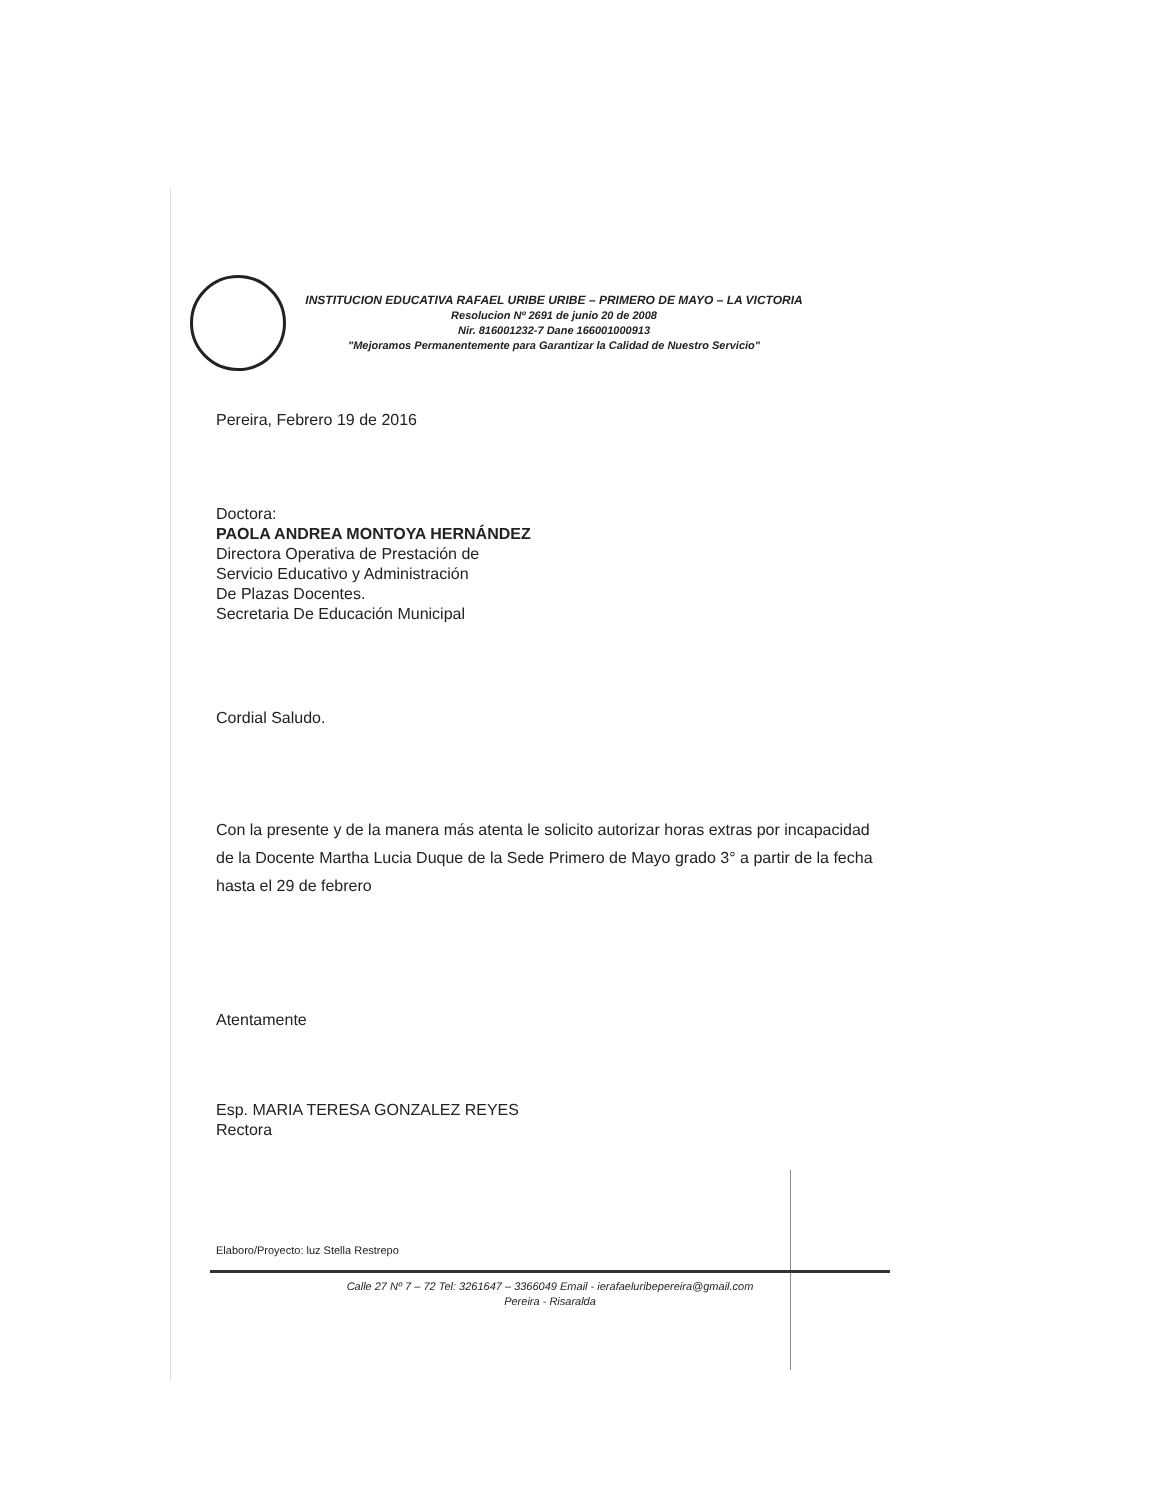INSTITUCION EDUCATIVA RAFAEL URIBE URIBE – PRIMERO DE MAYO – LA VICTORIA
Resolucion Nº 2691 de junio 20 de 2008
Nir. 816001232-7 Dane 166001000913
"Mejoramos Permanentemente para Garantizar la Calidad de Nuestro Servicio"
Pereira, Febrero 19 de 2016
Doctora:
PAOLA ANDREA MONTOYA HERNÁNDEZ
Directora Operativa de Prestación de
Servicio Educativo y Administración
De Plazas Docentes.
Secretaria De Educación Municipal
Cordial Saludo.
Con la presente y de la manera más atenta le solicito autorizar horas extras por incapacidad de la Docente Martha Lucia Duque de la Sede Primero de Mayo grado 3° a partir de la fecha hasta el 29 de febrero
Atentamente
Esp. MARIA TERESA GONZALEZ REYES
Rectora
Elaboro/Proyecto: luz Stella Restrepo
Calle 27 Nº 7 – 72 Tel: 3261647 – 3366049 Email - ierafaeluribepereira@gmail.com
Pereira - Risaralda